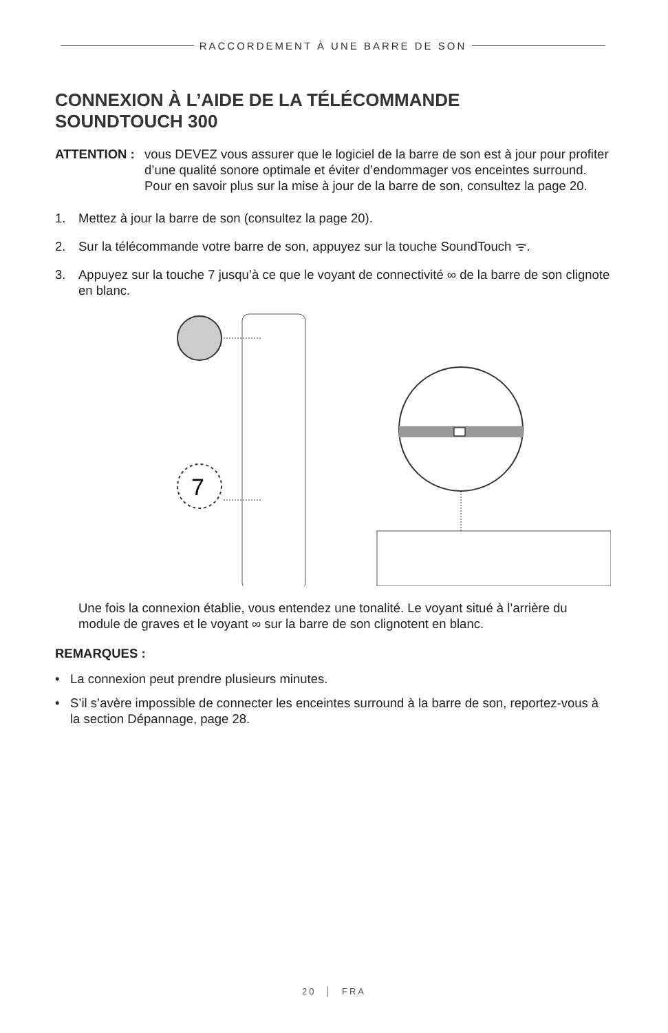RACCORDEMENT À UNE BARRE DE SON
CONNEXION À L’AIDE DE LA TÉLÉCOMMANDE
SOUNDTOUCH 300
ATTENTION : vous DEVEZ vous assurer que le logiciel de la barre de son est à jour pour profiter d’une qualité sonore optimale et éviter d’endommager vos enceintes surround. Pour en savoir plus sur la mise à jour de la barre de son, consultez la page 20.
1. Mettez à jour la barre de son (consultez la page 20).
2. Sur la télécommande votre barre de son, appuyez sur la touche SoundTouch ᯤ.
3. Appuyez sur la touche 7 jusqu’à ce que le voyant de connectivité ∞ de la barre de son clignote en blanc.
7
Une fois la connexion établie, vous entendez une tonalité. Le voyant situé à l’arrière du module de graves et le voyant ∞ sur la barre de son clignotent en blanc.
REMARQUES :
• La connexion peut prendre plusieurs minutes.
• S’il s’avère impossible de connecter les enceintes surround à la barre de son, reportez-vous à la section Dépannage, page 28.
20 │ FRA